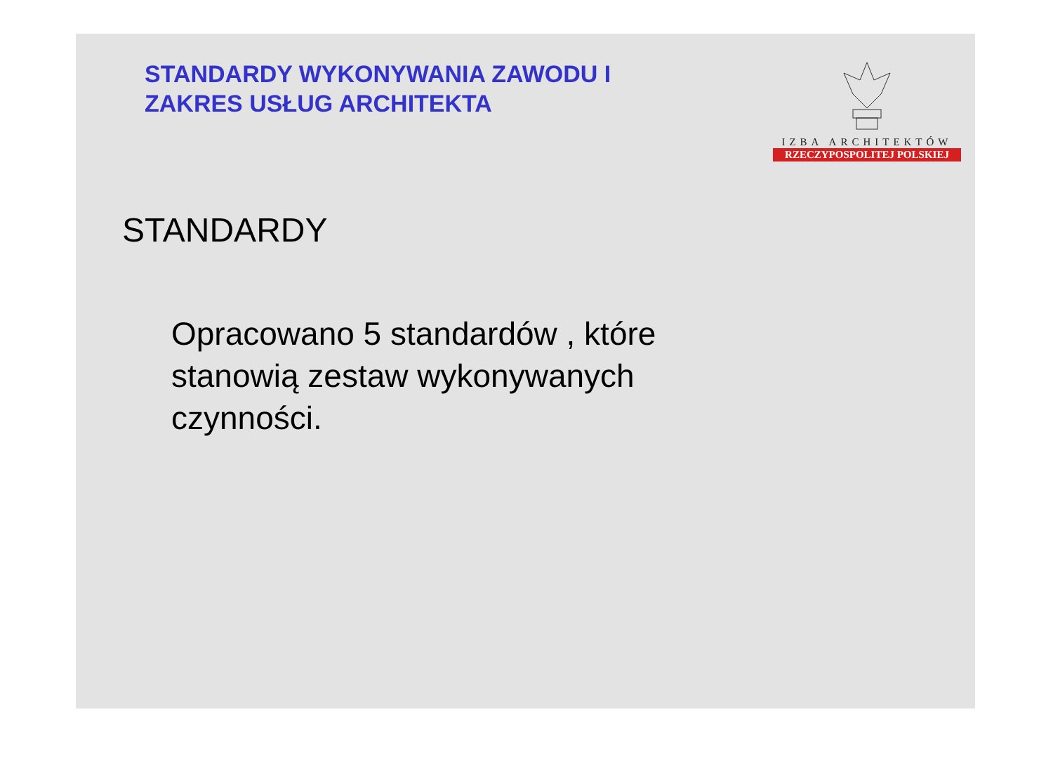STANDARDY WYKONYWANIA ZAWODU I
ZAKRES USŁUG ARCHITEKTA
IZBA ARCHITEKTÓW
RZECZYPOSPOLITEJ POLSKIEJ
STANDARDY
Opracowano 5 standardów , które stanowią zestaw wykonywanych czynności.